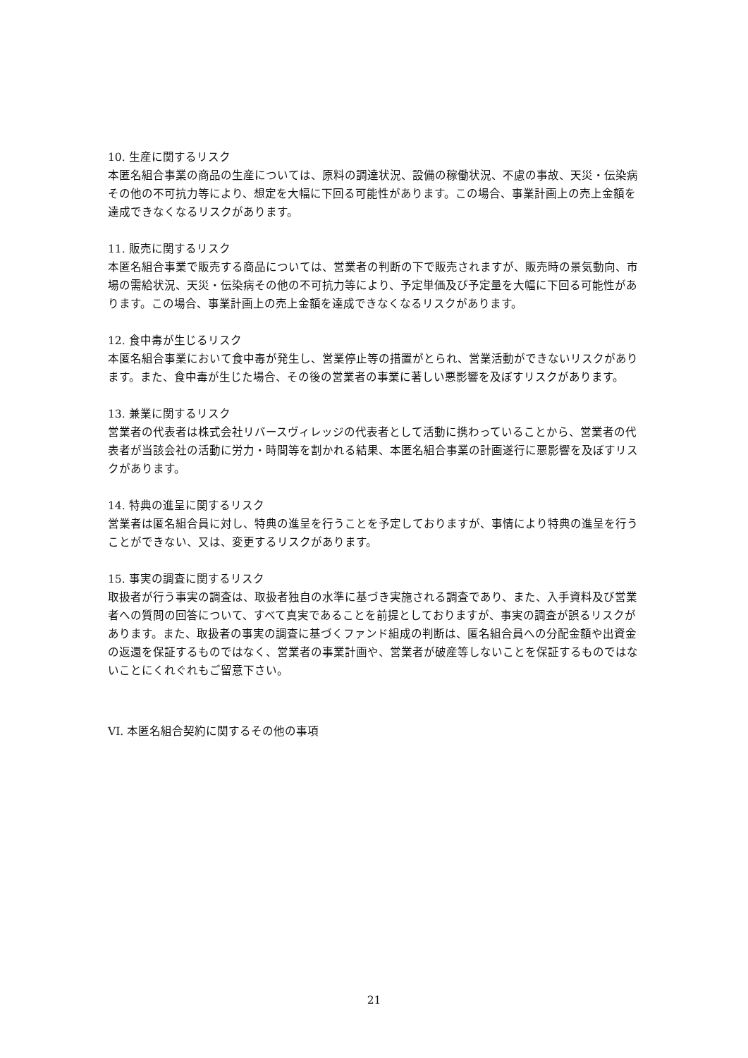10. 生産に関するリスク
本匿名組合事業の商品の生産については、原料の調達状況、設備の稼働状況、不慮の事故、天災・伝染病その他の不可抗力等により、想定を大幅に下回る可能性があります。この場合、事業計画上の売上金額を達成できなくなるリスクがあります。
11. 販売に関するリスク
本匿名組合事業で販売する商品については、営業者の判断の下で販売されますが、販売時の景気動向、市場の需給状況、天災・伝染病その他の不可抗力等により、予定単価及び予定量を大幅に下回る可能性があります。この場合、事業計画上の売上金額を達成できなくなるリスクがあります。
12. 食中毒が生じるリスク
本匿名組合事業において食中毒が発生し、営業停止等の措置がとられ、営業活動ができないリスクがあります。また、食中毒が生じた場合、その後の営業者の事業に著しい悪影響を及ぼすリスクがあります。
13. 兼業に関するリスク
営業者の代表者は株式会社リバースヴィレッジの代表者として活動に携わっていることから、営業者の代表者が当該会社の活動に労力・時間等を割かれる結果、本匿名組合事業の計画遂行に悪影響を及ぼすリスクがあります。
14. 特典の進呈に関するリスク
営業者は匿名組合員に対し、特典の進呈を行うことを予定しておりますが、事情により特典の進呈を行うことができない、又は、変更するリスクがあります。
15. 事実の調査に関するリスク
取扱者が行う事実の調査は、取扱者独自の水準に基づき実施される調査であり、また、入手資料及び営業者への質問の回答について、すべて真実であることを前提としておりますが、事実の調査が誤るリスクがあります。また、取扱者の事実の調査に基づくファンド組成の判断は、匿名組合員への分配金額や出資金の返還を保証するものではなく、営業者の事業計画や、営業者が破産等しないことを保証するものではないことにくれぐれもご留意下さい。
VI. 本匿名組合契約に関するその他の事項
21